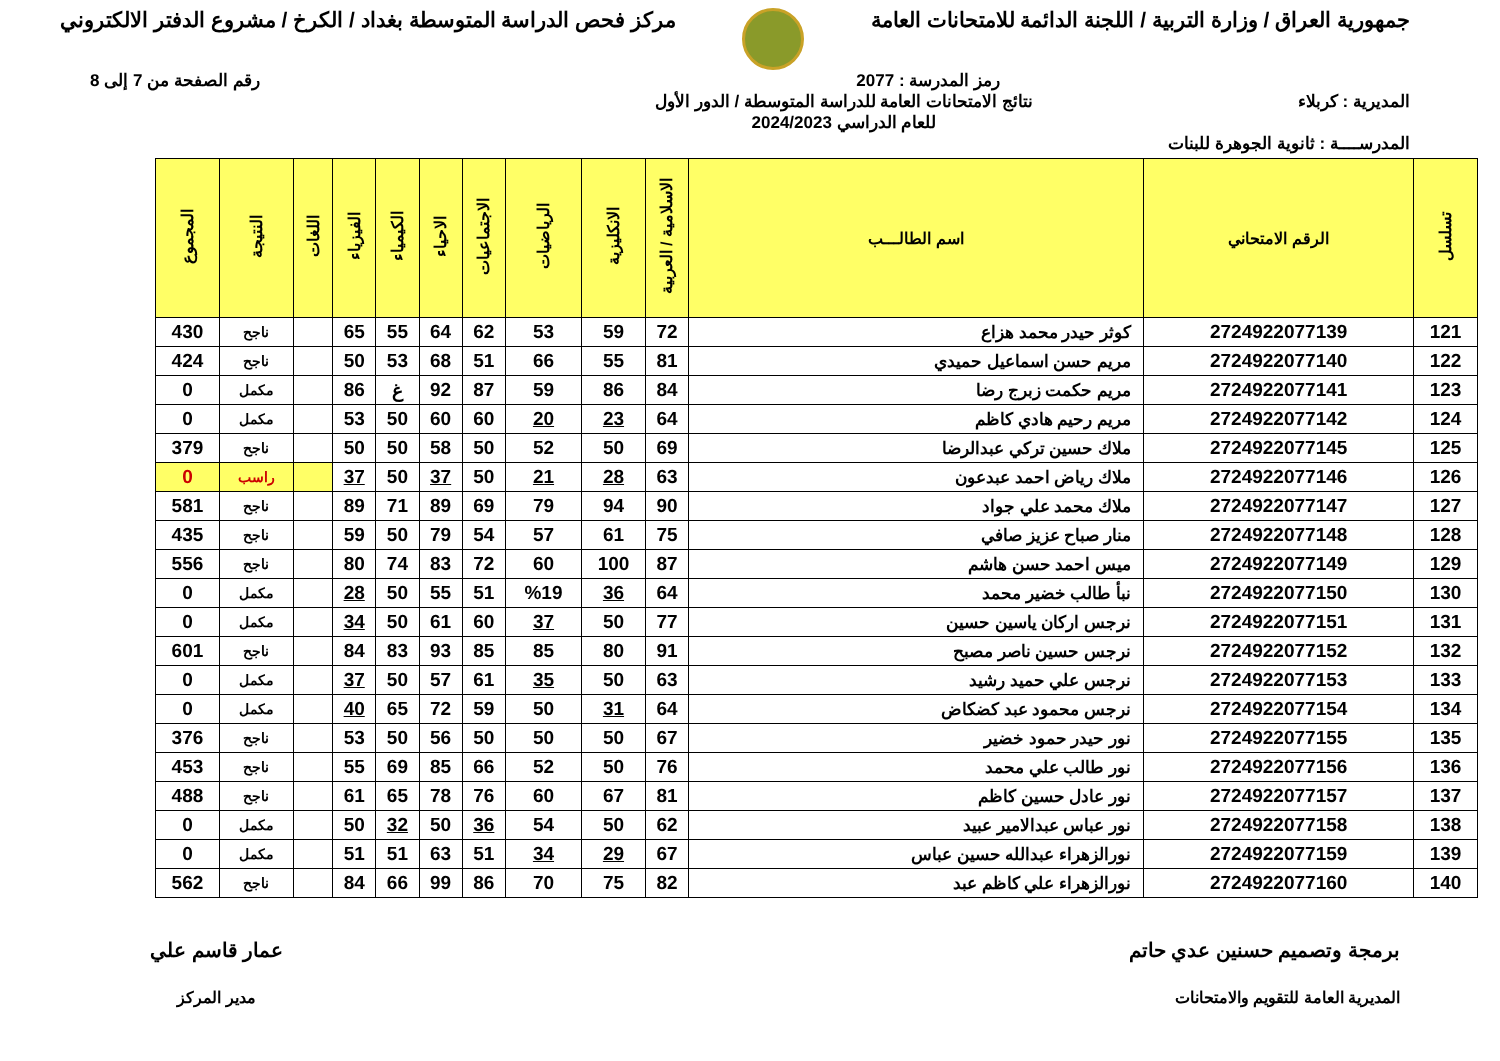جمهورية العراق / وزارة التربية / اللجنة الدائمة للامتحانات العامة
مركز فحص الدراسة المتوسطة بغداد / الكرخ / مشروع الدفتر الالكتروني
رمز المدرسة : 2077 رقم الصفحة من 7 إلى 8
المديرية : كربلاء نتائج الامتحانات العامة للدراسة المتوسطة / الدور الأول
للعام الدراسي 2024/2023
المدرســــة : ثانوية الجوهرة للبنات
| تسلسل | الرقم الامتحاني | اسم الطالـــب | الاسلامية / العربية | الانكليزية | الرياضيات | الاجتماعيات | الاحياء | الكيمياء | الفيزياء | اللغات | النتيجة | المجموع |
| --- | --- | --- | --- | --- | --- | --- | --- | --- | --- | --- | --- | --- |
| 121 | 2724922077139 | كوثر حيدر محمد هزاع | 72 | 59 | 53 | 62 | 64 | 55 | 65 | | ناجح | 430 |
| 122 | 2724922077140 | مريم حسن اسماعيل حميدي | 81 | 55 | 66 | 51 | 68 | 53 | 50 | | ناجح | 424 |
| 123 | 2724922077141 | مريم حكمت زبرج رضا | 84 | 86 | 59 | 87 | 92 | غ | 86 | | مكمل | 0 |
| 124 | 2724922077142 | مريم رحيم هادي كاظم | 64 | 23 | 20 | 60 | 60 | 50 | 53 | | مكمل | 0 |
| 125 | 2724922077145 | ملاك حسين تركي عبدالرضا | 69 | 50 | 52 | 50 | 58 | 50 | 50 | | ناجح | 379 |
| 126 | 2724922077146 | ملاك رياض احمد عبدعون | 63 | 28 | 21 | 50 | 37 | 50 | 37 | | راسب | 0 |
| 127 | 2724922077147 | ملاك محمد علي جواد | 90 | 94 | 79 | 69 | 89 | 71 | 89 | | ناجح | 581 |
| 128 | 2724922077148 | منار صباح عزيز صافي | 75 | 61 | 57 | 54 | 79 | 50 | 59 | | ناجح | 435 |
| 129 | 2724922077149 | ميس احمد حسن هاشم | 87 | 100 | 60 | 72 | 83 | 74 | 80 | | ناجح | 556 |
| 130 | 2724922077150 | نبأ طالب خضير محمد | 64 | 36 | %19 | 51 | 55 | 50 | 28 | | مكمل | 0 |
| 131 | 2724922077151 | نرجس اركان ياسين حسين | 77 | 50 | 37 | 60 | 61 | 50 | 34 | | مكمل | 0 |
| 132 | 2724922077152 | نرجس حسين ناصر مصبح | 91 | 80 | 85 | 85 | 93 | 83 | 84 | | ناجح | 601 |
| 133 | 2724922077153 | نرجس علي حميد رشيد | 63 | 50 | 35 | 61 | 57 | 50 | 37 | | مكمل | 0 |
| 134 | 2724922077154 | نرجس محمود عبد كضكاض | 64 | 31 | 50 | 59 | 72 | 65 | 40 | | مكمل | 0 |
| 135 | 2724922077155 | نور حيدر حمود خضير | 67 | 50 | 50 | 50 | 56 | 50 | 53 | | ناجح | 376 |
| 136 | 2724922077156 | نور طالب علي محمد | 76 | 50 | 52 | 66 | 85 | 69 | 55 | | ناجح | 453 |
| 137 | 2724922077157 | نور عادل حسين كاظم | 81 | 67 | 60 | 76 | 78 | 65 | 61 | | ناجح | 488 |
| 138 | 2724922077158 | نور عباس عبدالامير عبيد | 62 | 50 | 54 | 36 | 50 | 32 | 50 | | مكمل | 0 |
| 139 | 2724922077159 | نورالزهراء عبدالله حسين عباس | 67 | 29 | 34 | 51 | 63 | 51 | 51 | | مكمل | 0 |
| 140 | 2724922077160 | نورالزهراء علي كاظم عبد | 82 | 75 | 70 | 86 | 99 | 66 | 84 | | ناجح | 562 |
برمجة وتصميم حسنين عدي حاتم
المديرية العامة للتقويم والامتحانات
عمار قاسم علي
مدير المركز